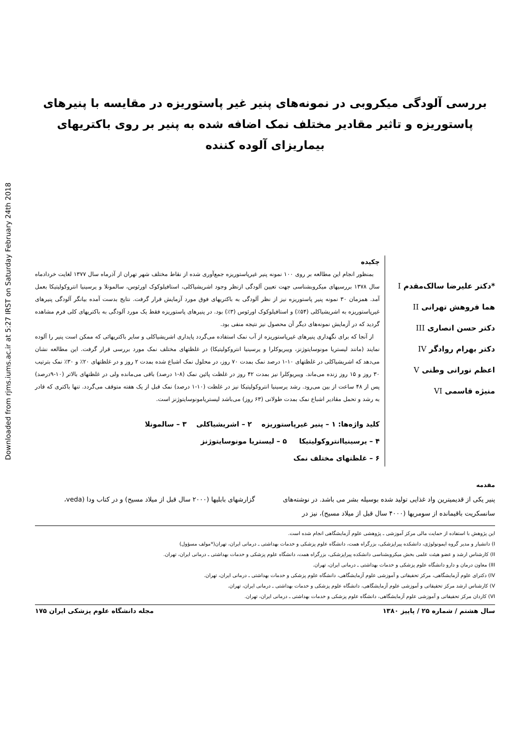Downloaded from rjms.iums.ac.ir at 5:27 IRST on Saturday February 24th 2018
بررسی آلودگی میکروبی در نمونه‌های پنیر غیر پاستوریزه در مقایسه با پنیرهای پاستوریزه و تاثیر مقادیر مختلف نمک اضافه شده به پنیر بر روی باکتریهای بیماریزای آلوده کننده
*دکتر علیرضا سالک‌مقدم I
هما فروهش تهرانی II
دکتر حسن انصاری III
دکتر بهرام روادگر IV
اعظم نورانی وطنی V
منیژه قاسمی VI
چکیده
بمنظور انجام این مطالعه بر روی ۱۰۰ نمونه پنیر غیرپاستوریزه جمع‌آوری شده از نقاط مختلف شهر تهران از آذرماه سال ۱۳۷۷ لغایت خردادماه سال ۱۳۷۸ بررسیهای میکروبشناسی جهت تعیین آلودگی ازنظر وجود اشریشیاکلی، استافیلوکوک اورئوس، سالمونلا و یرسینیا انتروکولیتیکا بعمل آمد. همزمان ۳۰ نمونه پنیر پاستوریزه نیز از نظر آلودگی به باکتریهای فوق مورد آزمایش قرار گرفت. نتایج بدست آمده بیانگر آلودگی پنیرهای غیرپاستوریزه به اشریشیاکلی (۵۴٪) و استافیلوکوک اورئوس (۳٪) بود. در پنیرهای پاستوریزه فقط یک مورد آلودگی به باکتریهای کلی فرم مشاهده گردید که در آزمایش نمونه‌های دیگر آن محصول نیز نتیجه منفی بود.
از آنجا که برای نگهداری پنیرهای غیرپاستوریزه از آب نمک استفاده می‌گردد پایداری اشریشیاکلی و سایر باکتریهائی که ممکن است پنیر را آلوده نمایند (مانند لیستریا مونوسایتوژنز، ویبریوکلرا و یرسینیا انتروکولیتیکا) در غلظتهای مختلف نمک مورد بررسی قرار گرفت. این مطالعه نشان می‌دهد که اشریشیاکلی در غلظتهای ۱۰-۱ درصد نمک بمدت ۷۰ روز، در محلول نمک اشباع شده بمدت ۲ روز و در غلظتهای ۲۰٪ و ۳۰٪ نمک بترتیب ۳۰ روز و ۱۵ روز زنده می‌ماند. ویبریوکلرا نیز بمدت ۴۲ روز در غلظت پائین نمک (۸-۱ درصد) باقی می‌مانده ولی در غلظتهای بالاتر (۱۰-۹درصد) پس از ۴۸ ساعت از بین می‌رود. رشد یرسینیا انتروکولیتیکا نیز در غلظت (۱۰-۱ درصد) نمک قبل از یک هفته متوقف می‌گردد. تنها باکتری که قادر به رشد و تحمل مقادیر اشباع نمک بمدت طولانی (۶۳ روز) می‌باشد لیستریامونوسایتوژنز است.
کلید واژه‌ها: ۱ – پنیر غیرپاستوریزه ۲ – اشریشیاکلی ۳ – سالمونلا
۴ – یرسینیاانتروکولیتیکا ۵ – لیستریا مونوسایتوژنز
۶ – غلظتهای مختلف نمک
مقدمه
پنیر یکی از قدیمیترین واد غذایی تولید شده بوسیله بشر می باشد. در نوشته‌های سانسکریت باقیمانده از سومریها (۴۰۰۰ سال قبل از میلاد مسیح)، نیز در گزارشهای بابلیها (۲۰۰۰ سال قبل از میلاد مسیح) و در کتاب ودا (veda،
این پژوهش با استفاده از حمایت مالی مرکز آموزشی ـ پژوهشی علوم آزمایشگاهی انجام شده است.
I) دانشیار و مدیر گروه ایمونولوژی، دانشکده پیراپزشکی، بزرگراه همت، دانشگاه علوم پزشکی و خدمات بهداشتی ـ درمانی ایران، تهران(*مولف مسؤول)
II) کارشناس ارشد و عضو هیئت علمی بخش میکروبشناسی دانشکده پیراپزشکی، بزرگراه همت، دانشگاه علوم پزشکی و خدمات بهداشتی ـ درمانی ایران، تهران.
III) معاون درمان و دارو دانشگاه علوم پزشکی و خدمات بهداشتی ـ درمانی ایران، تهران.
IV) دکترای علوم آزمایشگاهی، مرکز تحقیقاتی و آموزشی علوم آزمایشگاهی، دانشگاه علوم پزشکی و خدمات بهداشتی ـ درمانی ایران، تهران.
V) کارشناس ارشد مرکز تحقیقاتی و آموزشی علوم آزمایشگاهی، دانشگاه علوم پزشکی و خدمات بهداشتی ـ درمانی ایران، تهران.
VI) کاردان مرکز تحقیقاتی و آموزشی علوم آزمایشگاهی، دانشگاه علوم پزشکی و خدمات بهداشتی ـ درمانی ایران، تهران.
سال هشتم / شماره ۲۵ / پاییز ۱۳۸۰ مجله دانشگاه علوم پزشکی ایران ۱۷۵